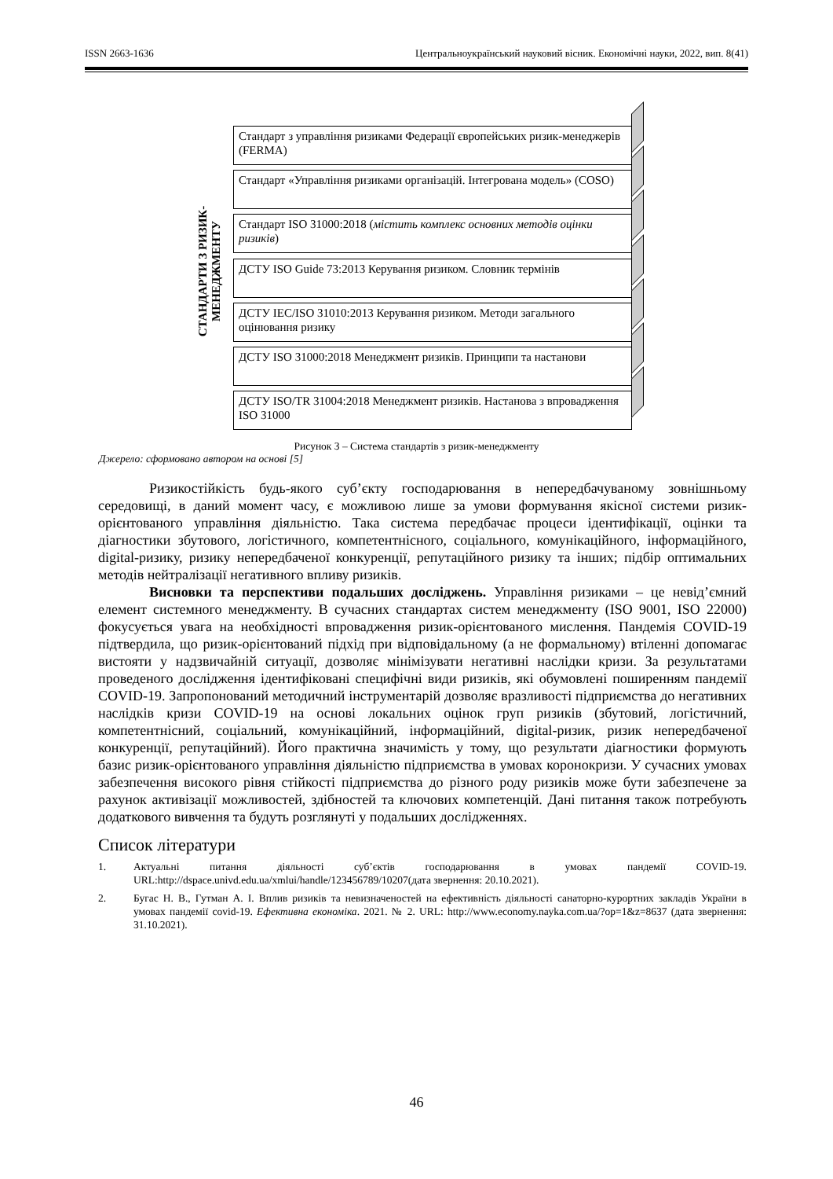ISSN 2663-1636 Центральноукраїнський науковий вісник. Економічні науки, 2022, вип. 8(41)
СТАНДАРТИ З РИЗИК-
МЕНЕДЖМЕНТУ
Стандарт з управління ризиками Федерації європейських ризик-менеджерів (FERMA)
Стандарт «Управління ризиками організацій. Інтегрована модель» (COSO)
Стандарт ISO 31000:2018 (містить комплекс основних методів оцінки ризиків)
ДСТУ ISO Guide 73:2013 Керування ризиком. Словник термінів
ДСТУ IEC/ISO 31010:2013 Керування ризиком. Методи загального оцінювання ризику
ДСТУ ISO 31000:2018 Менеджмент ризиків. Принципи та настанови
ДСТУ ISO/TR 31004:2018 Менеджмент ризиків. Настанова з впровадження ISO 31000
Рисунок 3 – Система стандартів з ризик-менеджменту
Джерело: сформовано автором на основі [5]
Ризикостійкість будь-якого суб’єкту господарювання в непередбачуваному зовнішньому середовищі, в даний момент часу, є можливою лише за умови формування якісної системи ризик-орієнтованого управління діяльністю. Така система передбачає процеси ідентифікації, оцінки та діагностики збутового, логістичного, компетентнісного, соціального, комунікаційного, інформаційного, digital-ризику, ризику непередбаченої конкуренції, репутаційного ризику та інших; підбір оптимальних методів нейтралізації негативного впливу ризиків.
Висновки та перспективи подальших досліджень. Управління ризиками – це невід’ємний елемент системного менеджменту. В сучасних стандартах систем менеджменту (ISO 9001, ISO 22000) фокусується увага на необхідності впровадження ризик-орієнтованого мислення. Пандемія COVID-19 підтвердила, що ризик-орієнтований підхід при відповідальному (а не формальному) втіленні допомагає вистояти у надзвичайній ситуації, дозволяє мінімізувати негативні наслідки кризи. За результатами проведеного дослідження ідентифіковані специфічні види ризиків, які обумовлені поширенням пандемії COVID-19. Запропонований методичний інструментарій дозволяє вразливості підприємства до негативних наслідків кризи COVID-19 на основі локальних оцінок груп ризиків (збутовий, логістичний, компетентнісний, соціальний, комунікаційний, інформаційний, digital-ризик, ризик непередбаченої конкуренції, репутаційний). Його практична значимість у тому, що результати діагностики формують базис ризик-орієнтованого управління діяльністю підприємства в умовах коронокризи. У сучасних умовах забезпечення високого рівня стійкості підприємства до різного роду ризиків може бути забезпечене за рахунок активізації можливостей, здібностей та ключових компетенцій. Дані питання також потребують додаткового вивчення та будуть розглянуті у подальших дослідженнях.
Список літератури
1. Актуальні питання діяльності суб’єктів господарювання в умовах пандемії COVID-19. URL:http://dspace.univd.edu.ua/xmlui/handle/123456789/10207(дата звернення: 20.10.2021).
2. Бугас Н. В., Гутман А. І. Вплив ризиків та невизначеностей на ефективність діяльності санаторно-курортних закладів України в умовах пандемії covid-19. Ефективна економіка. 2021. № 2. URL: http://www.economy.nayka.com.ua/?op=1&z=8637 (дата звернення: 31.10.2021).
46